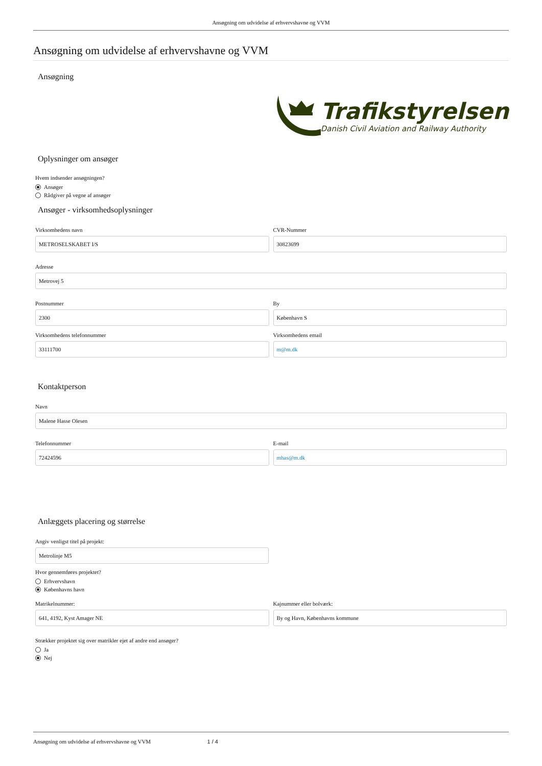Ansøgning om udvidelse af erhvervshavne og VVM
Ansøgning om udvidelse af erhvervshavne og VVM
Ansøgning
Trafikstyrelsen
Danish Civil Aviation and Railway Authority
Oplysninger om ansøger
Hvem indsender ansøgningen?
Ansøger
Rådgiver på vegne af ansøger
Ansøger - virksomhedsoplysninger
Virksomhedens navn
METROSELSKABET I/S
CVR-Nummer
30823699
Adresse
Metrovej 5
Postnummer
2300
By
København S
Virksomhedens telefonnummer
33111700
Virksomhedens email
m@m.dk
Kontaktperson
Navn
Malene Hasse Olesen
Telefonnummer
72424596
E-mail
mhas@m.dk
Anlæggets placering og størrelse
Angiv venligst titel på projekt:
Metrolinje M5
Hvor gennemføres projektet?
Erhvervshavn
Københavns havn
Matrikelnummer:
641, 4192, Kyst Amager NE
Kajnummer eller bolværk:
By og Havn, Københavns kommune
Strækker projektet sig over matrikler ejet af andre end ansøger?
Ja
Nej
Ansøgning om udvidelse af erhvervshavne og VVM 1 / 4